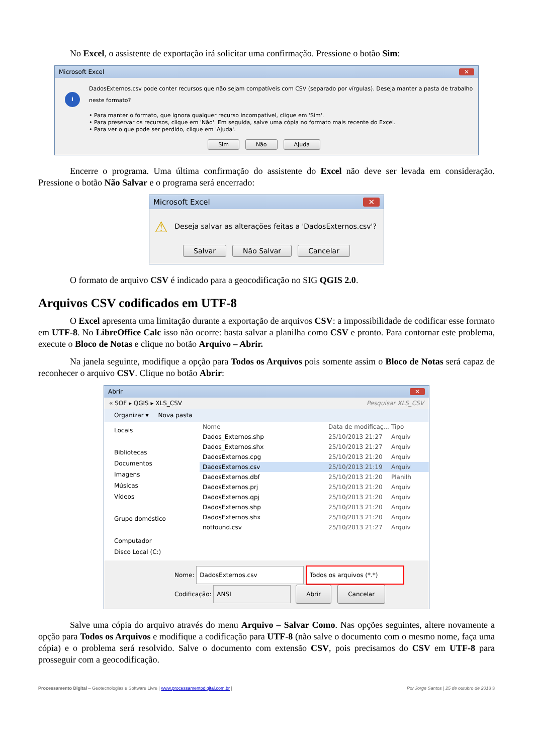No Excel, o assistente de exportação irá solicitar uma confirmação. Pressione o botão Sim:
Microsoft Excel ✕
i
DadosExternos.csv pode conter recursos que não sejam compatíveis com CSV (separado por vírgulas). Deseja manter a pasta de trabalho neste formato?
• Para manter o formato, que ignora qualquer recurso incompatível, clique em 'Sim'.
• Para preservar os recursos, clique em 'Não'. Em seguida, salve uma cópia no formato mais recente do Excel.
• Para ver o que pode ser perdido, clique em 'Ajuda'.
Sim Não Ajuda
Encerre o programa. Uma última confirmação do assistente do Excel não deve ser levada em consideração. Pressione o botão Não Salvar e o programa será encerrado:
Microsoft Excel ✕
⚠ Deseja salvar as alterações feitas a 'DadosExternos.csv'?
Salvar Não Salvar Cancelar
O formato de arquivo CSV é indicado para a geocodificação no SIG QGIS 2.0.
Arquivos CSV codificados em UTF-8
O Excel apresenta uma limitação durante a exportação de arquivos CSV: a impossibilidade de codificar esse formato em UTF-8. No LibreOffice Calc isso não ocorre: basta salvar a planilha como CSV e pronto. Para contornar este problema, execute o Bloco de Notas e clique no botão Arquivo – Abrir.
Na janela seguinte, modifique a opção para Todos os Arquivos pois somente assim o Bloco de Notas será capaz de reconhecer o arquivo CSV. Clique no botão Abrir:
Abrir ✕
« SOF ▸ QGIS ▸ XLS_CSV Pesquisar XLS_CSV
Organizar ▾ Nova pasta
Locais
Bibliotecas
Documentos
Imagens
Músicas
Vídeos
Grupo doméstico
Computador
Disco Local (C:)
Nome Data de modificaç... Tipo
Dados_Externos.shp 25/10/2013 21:27 Arquiv
Dados_Externos.shx 25/10/2013 21:27 Arquiv
DadosExternos.cpg 25/10/2013 21:20 Arquiv
DadosExternos.csv 25/10/2013 21:19 Arquiv
DadosExternos.dbf 25/10/2013 21:20 Planilh
DadosExternos.prj 25/10/2013 21:20 Arquiv
DadosExternos.qpj 25/10/2013 21:20 Arquiv
DadosExternos.shp 25/10/2013 21:20 Arquiv
DadosExternos.shx 25/10/2013 21:20 Arquiv
notfound.csv 25/10/2013 21:27 Arquiv
Nome: DadosExternos.csv Todos os arquivos (*.*)
Codificação: ANSI Abrir Cancelar
Salve uma cópia do arquivo através do menu Arquivo – Salvar Como. Nas opções seguintes, altere novamente a opção para Todos os Arquivos e modifique a codificação para UTF-8 (não salve o documento com o mesmo nome, faça uma cópia) e o problema será resolvido. Salve o documento com extensão CSV, pois precisamos do CSV em UTF-8 para prosseguir com a geocodificação.
Processamento Digital – Geotecnologias e Software Livre | www.processamentodigital.com.br | Por Jorge Santos | 25 de outubro de 2013 3